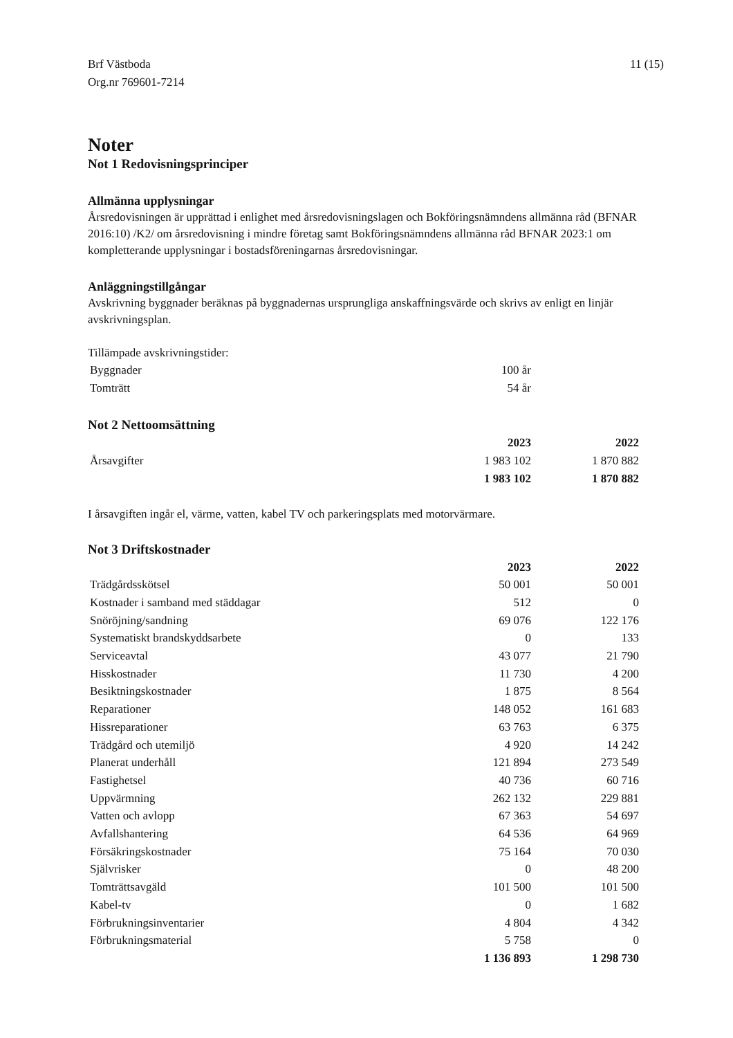Brf Västboda
Org.nr 769601-7214
11 (15)
Noter
Not 1 Redovisningsprinciper
Allmänna upplysningar
Årsredovisningen är upprättad i enlighet med årsredovisningslagen och Bokföringsnämndens allmänna råd (BFNAR 2016:10) /K2/ om årsredovisning i mindre företag samt Bokföringsnämndens allmänna råd BFNAR 2023:1 om kompletterande upplysningar i bostadsföreningarnas årsredovisningar.
Anläggningstillgångar
Avskrivning byggnader beräknas på byggnadernas ursprungliga anskaffningsvärde och skrivs av enligt en linjär avskrivningsplan.
Tillämpade avskrivningstider:
| Byggnader | 100 år | |
| Tomträtt | 54 år | |
Not 2 Nettoomsättning
| | 2023 | 2022 |
| Årsavgifter | 1 983 102 | 1 870 882 |
| | 1 983 102 | 1 870 882 |
I årsavgiften ingår el, värme, vatten, kabel TV och parkeringsplats med motorvärmare.
Not 3 Driftskostnader
| | 2023 | 2022 |
| Trädgårdsskötsel | 50 001 | 50 001 |
| Kostnader i samband med städdagar | 512 | 0 |
| Snöröjning/sandning | 69 076 | 122 176 |
| Systematiskt brandskyddsarbete | 0 | 133 |
| Serviceavtal | 43 077 | 21 790 |
| Hisskostnader | 11 730 | 4 200 |
| Besiktningskostnader | 1 875 | 8 564 |
| Reparationer | 148 052 | 161 683 |
| Hissreparationer | 63 763 | 6 375 |
| Trädgård och utemiljö | 4 920 | 14 242 |
| Planerat underhåll | 121 894 | 273 549 |
| Fastighetsel | 40 736 | 60 716 |
| Uppvärmning | 262 132 | 229 881 |
| Vatten och avlopp | 67 363 | 54 697 |
| Avfallshantering | 64 536 | 64 969 |
| Försäkringskostnader | 75 164 | 70 030 |
| Självrisker | 0 | 48 200 |
| Tomträttsavgäld | 101 500 | 101 500 |
| Kabel-tv | 0 | 1 682 |
| Förbrukningsinventarier | 4 804 | 4 342 |
| Förbrukningsmaterial | 5 758 | 0 |
| | 1 136 893 | 1 298 730 |